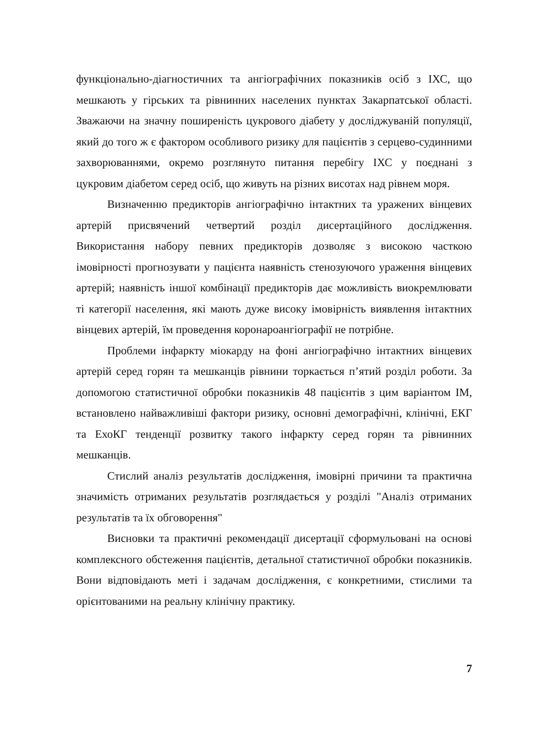функціонально-діагностичних та ангіографічних показників осіб з ІХС, що мешкають у гірських та рівнинних населених пунктах Закарпатської області. Зважаючи на значну поширеність цукрового діабету у досліджуваній популяції, який до того ж є фактором особливого ризику для пацієнтів з серцево-судинними захворюваннями, окремо розглянуто питання перебігу ІХС у поєднані з цукровим діабетом серед осіб, що живуть на різних висотах над рівнем моря.
Визначенню предикторів ангіографічно інтактних та уражених вінцевих артерій присвячений четвертий розділ дисертаційного дослідження. Використання набору певних предикторів дозволяє з високою часткою імовірності прогнозувати у пацієнта наявність стенозуючого ураження вінцевих артерій; наявність іншої комбінації предикторів дає можливість виокремлювати ті категорії населення, які мають дуже високу імовірність виявлення інтактних вінцевих артерій, їм проведення коронароангіографії не потрібне.
Проблеми інфаркту міокарду на фоні ангіографічно інтактних вінцевих артерій серед горян та мешканців рівнини торкається п’ятий розділ роботи. За допомогою статистичної обробки показників 48 пацієнтів з цим варіантом ІМ, встановлено найважливіші фактори ризику, основні демографічні, клінічні, ЕКГ та ЕхоКГ тенденції розвитку такого інфаркту серед горян та рівнинних мешканців.
Стислий аналіз результатів дослідження, імовірні причини та практична значимість отриманих результатів розглядається у розділі "Аналіз отриманих результатів та їх обговорення"
Висновки та практичні рекомендації дисертації сформульовані на основі комплексного обстеження пацієнтів, детальної статистичної обробки показників. Вони відповідають меті і задачам дослідження, є конкретними, стислими та орієнтованими на реальну клінічну практику.
7